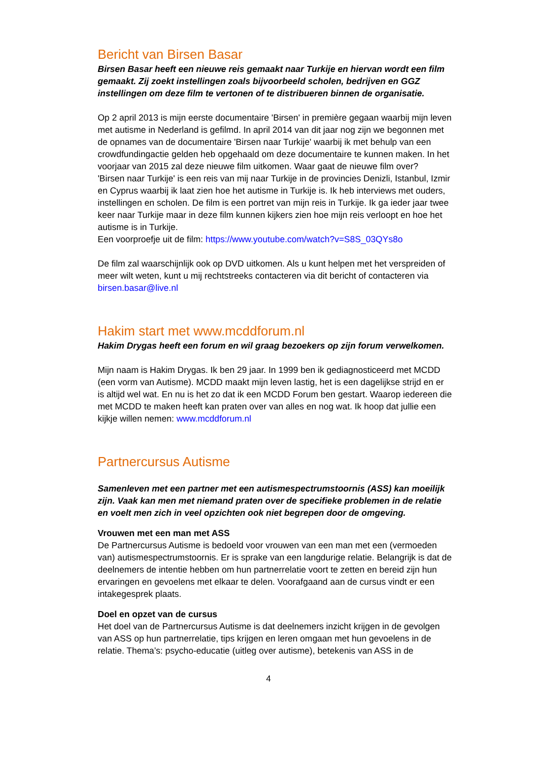Bericht van Birsen Basar
Birsen Basar heeft een nieuwe reis gemaakt naar Turkije en hiervan wordt een film gemaakt. Zij zoekt instellingen zoals bijvoorbeeld scholen, bedrijven en GGZ instellingen om deze film te vertonen of te distribueren binnen de organisatie.
Op 2 april 2013 is mijn eerste documentaire 'Birsen' in première gegaan waarbij mijn leven met autisme in Nederland is gefilmd. In april 2014 van dit jaar nog zijn we begonnen met de opnames van de documentaire 'Birsen naar Turkije' waarbij ik met behulp van een crowdfundingactie gelden heb opgehaald om deze documentaire te kunnen maken. In het voorjaar van 2015 zal deze nieuwe film uitkomen. Waar gaat de nieuwe film over?
'Birsen naar Turkije' is een reis van mij naar Turkije in de provincies Denizli, Istanbul, Izmir en Cyprus waarbij ik laat zien hoe het autisme in Turkije is. Ik heb interviews met ouders, instellingen en scholen. De film is een portret van mijn reis in Turkije. Ik ga ieder jaar twee keer naar Turkije maar in deze film kunnen kijkers zien hoe mijn reis verloopt en hoe het autisme is in Turkije.
Een voorproefje uit de film: https://www.youtube.com/watch?v=S8S_03QYs8o
De film zal waarschijnlijk ook op DVD uitkomen. Als u kunt helpen met het verspreiden of meer wilt weten, kunt u mij rechtstreeks contacteren via dit bericht of contacteren via birsen.basar@live.nl
Hakim start met www.mcddforum.nl
Hakim Drygas heeft een forum en wil graag bezoekers op zijn forum verwelkomen.
Mijn naam is Hakim Drygas. Ik ben 29 jaar. In 1999 ben ik gediagnosticeerd met MCDD (een vorm van Autisme). MCDD maakt mijn leven lastig, het is een dagelijkse strijd en er is altijd wel wat. En nu is het zo dat ik een MCDD Forum ben gestart. Waarop iedereen die met MCDD te maken heeft kan praten over van alles en nog wat. Ik hoop dat jullie een kijkje willen nemen: www.mcddforum.nl
Partnercursus Autisme
Samenleven met een partner met een autismespectrumstoornis (ASS) kan moeilijk zijn. Vaak kan men met niemand praten over de specifieke problemen in de relatie en voelt men zich in veel opzichten ook niet begrepen door de omgeving.
Vrouwen met een man met ASS
De Partnercursus Autisme is bedoeld voor vrouwen van een man met een (vermoeden van) autismespectrumstoornis. Er is sprake van een langdurige relatie. Belangrijk is dat de deelnemers de intentie hebben om hun partnerrelatie voort te zetten en bereid zijn hun ervaringen en gevoelens met elkaar te delen. Voorafgaand aan de cursus vindt er een intakegesprek plaats.
Doel en opzet van de cursus
Het doel van de Partnercursus Autisme is dat deelnemers inzicht krijgen in de gevolgen van ASS op hun partnerrelatie, tips krijgen en leren omgaan met hun gevoelens in de relatie. Thema’s: psycho-educatie (uitleg over autisme), betekenis van ASS in de
4